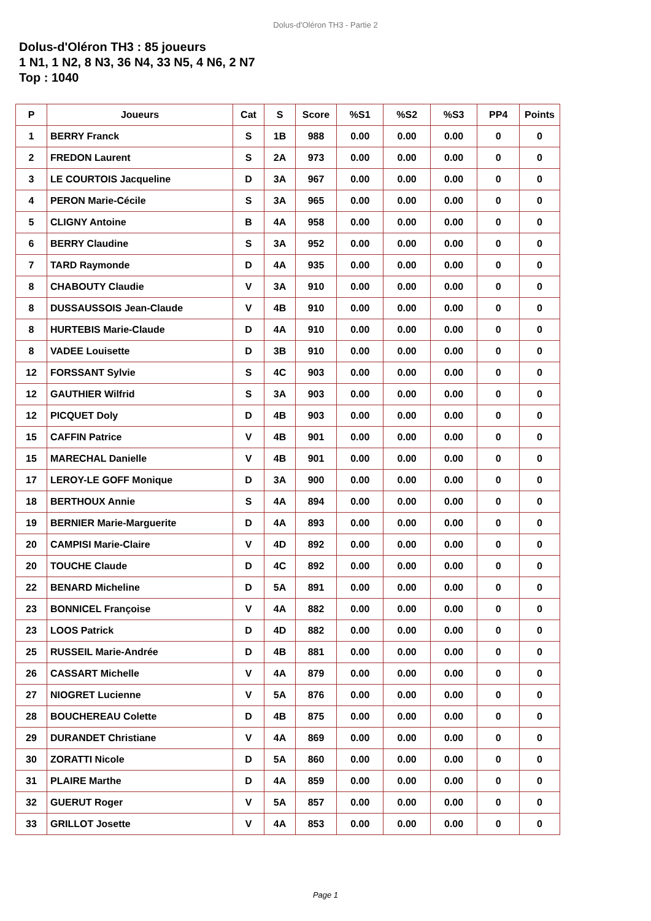Dolus-d'Oléron TH3 - Partie 2
Dolus-d'Oléron TH3 : 85 joueurs
1 N1, 1 N2, 8 N3, 36 N4, 33 N5, 4 N6, 2 N7
Top : 1040
| P | Joueurs | Cat | S | Score | %S1 | %S2 | %S3 | PP4 | Points |
| --- | --- | --- | --- | --- | --- | --- | --- | --- | --- |
| 1 | BERRY Franck | S | 1B | 988 | 0.00 | 0.00 | 0.00 | 0 | 0 |
| 2 | FREDON Laurent | S | 2A | 973 | 0.00 | 0.00 | 0.00 | 0 | 0 |
| 3 | LE COURTOIS Jacqueline | D | 3A | 967 | 0.00 | 0.00 | 0.00 | 0 | 0 |
| 4 | PERON Marie-Cécile | S | 3A | 965 | 0.00 | 0.00 | 0.00 | 0 | 0 |
| 5 | CLIGNY Antoine | B | 4A | 958 | 0.00 | 0.00 | 0.00 | 0 | 0 |
| 6 | BERRY Claudine | S | 3A | 952 | 0.00 | 0.00 | 0.00 | 0 | 0 |
| 7 | TARD Raymonde | D | 4A | 935 | 0.00 | 0.00 | 0.00 | 0 | 0 |
| 8 | CHABOUTY Claudie | V | 3A | 910 | 0.00 | 0.00 | 0.00 | 0 | 0 |
| 8 | DUSSAUSSOIS Jean-Claude | V | 4B | 910 | 0.00 | 0.00 | 0.00 | 0 | 0 |
| 8 | HURTEBIS Marie-Claude | D | 4A | 910 | 0.00 | 0.00 | 0.00 | 0 | 0 |
| 8 | VADEE Louisette | D | 3B | 910 | 0.00 | 0.00 | 0.00 | 0 | 0 |
| 12 | FORSSANT Sylvie | S | 4C | 903 | 0.00 | 0.00 | 0.00 | 0 | 0 |
| 12 | GAUTHIER Wilfrid | S | 3A | 903 | 0.00 | 0.00 | 0.00 | 0 | 0 |
| 12 | PICQUET Doly | D | 4B | 903 | 0.00 | 0.00 | 0.00 | 0 | 0 |
| 15 | CAFFIN Patrice | V | 4B | 901 | 0.00 | 0.00 | 0.00 | 0 | 0 |
| 15 | MARECHAL Danielle | V | 4B | 901 | 0.00 | 0.00 | 0.00 | 0 | 0 |
| 17 | LEROY-LE GOFF Monique | D | 3A | 900 | 0.00 | 0.00 | 0.00 | 0 | 0 |
| 18 | BERTHOUX Annie | S | 4A | 894 | 0.00 | 0.00 | 0.00 | 0 | 0 |
| 19 | BERNIER Marie-Marguerite | D | 4A | 893 | 0.00 | 0.00 | 0.00 | 0 | 0 |
| 20 | CAMPISI Marie-Claire | V | 4D | 892 | 0.00 | 0.00 | 0.00 | 0 | 0 |
| 20 | TOUCHE Claude | D | 4C | 892 | 0.00 | 0.00 | 0.00 | 0 | 0 |
| 22 | BENARD Micheline | D | 5A | 891 | 0.00 | 0.00 | 0.00 | 0 | 0 |
| 23 | BONNICEL Françoise | V | 4A | 882 | 0.00 | 0.00 | 0.00 | 0 | 0 |
| 23 | LOOS Patrick | D | 4D | 882 | 0.00 | 0.00 | 0.00 | 0 | 0 |
| 25 | RUSSEIL Marie-Andrée | D | 4B | 881 | 0.00 | 0.00 | 0.00 | 0 | 0 |
| 26 | CASSART Michelle | V | 4A | 879 | 0.00 | 0.00 | 0.00 | 0 | 0 |
| 27 | NIOGRET Lucienne | V | 5A | 876 | 0.00 | 0.00 | 0.00 | 0 | 0 |
| 28 | BOUCHEREAU Colette | D | 4B | 875 | 0.00 | 0.00 | 0.00 | 0 | 0 |
| 29 | DURANDET Christiane | V | 4A | 869 | 0.00 | 0.00 | 0.00 | 0 | 0 |
| 30 | ZORATTI Nicole | D | 5A | 860 | 0.00 | 0.00 | 0.00 | 0 | 0 |
| 31 | PLAIRE Marthe | D | 4A | 859 | 0.00 | 0.00 | 0.00 | 0 | 0 |
| 32 | GUERUT Roger | V | 5A | 857 | 0.00 | 0.00 | 0.00 | 0 | 0 |
| 33 | GRILLOT Josette | V | 4A | 853 | 0.00 | 0.00 | 0.00 | 0 | 0 |
Page 1